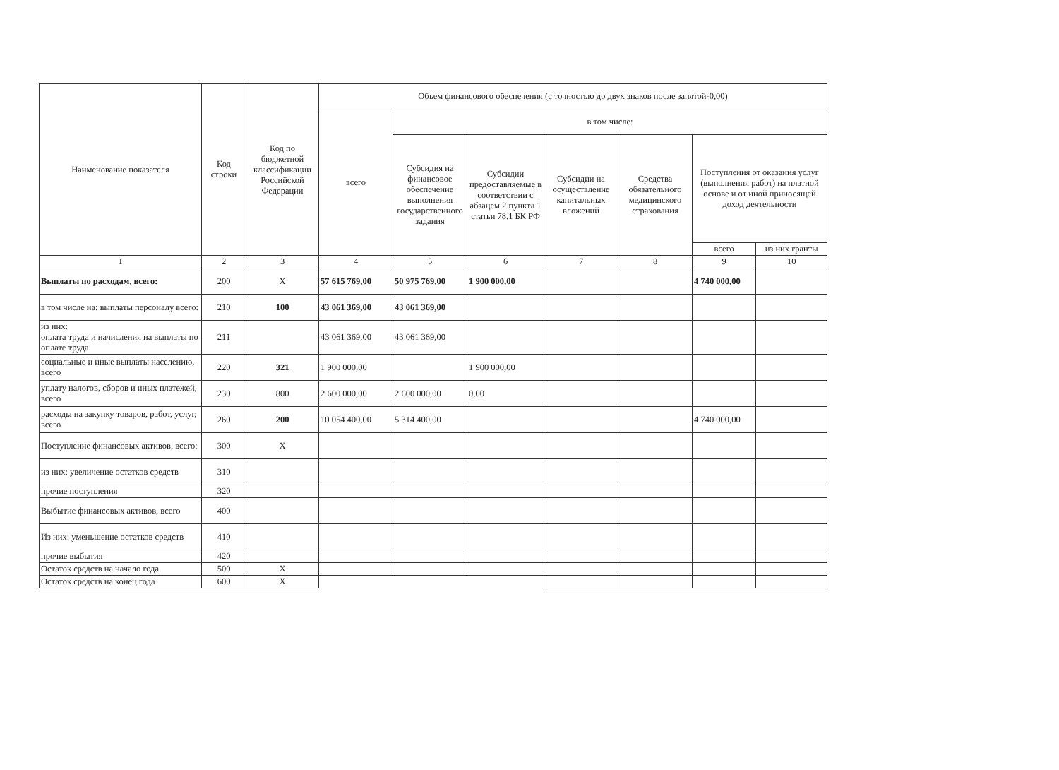| Наименование показателя | Код строки | Код по бюджетной классификации Российской Федерации | Объем финансового обеспечения (с точностью до двух знаков после запятой-0,00) | | | | | | |
| --- | --- | --- | --- | --- | --- | --- | --- | --- | --- |
| | | | всего | в том числе: | | | | | |
| | | | | Субсидия на финансовое обеспечение выполнения государственного задания | Субсидии предоставляемые в соответствии с абзацем 2 пункта 1 статьи 78.1 БК РФ | Субсидии на осуществление капитальных вложений | Средства обязательного медицинского страхования | Поступления от оказания услуг (выполнения работ) на платной основе и от иной приносящей доход деятельности | |
| | | | | | | | | всего | из них гранты |
| 1 | 2 | 3 | 4 | 5 | 6 | 7 | 8 | 9 | 10 |
| Выплаты по расходам, всего: | 200 | X | 57 615 769,00 | 50 975 769,00 | 1 900 000,00 | | | 4 740 000,00 | |
| в том числе на: выплаты персоналу всего: | 210 | 100 | 43 061 369,00 | 43 061 369,00 | | | | | |
| из них: оплата труда и начисления на выплаты по оплате труда | 211 | | 43 061 369,00 | 43 061 369,00 | | | | | |
| социальные и иные выплаты населению, всего | 220 | 321 | 1 900 000,00 | | 1 900 000,00 | | | | |
| уплату налогов, сборов и иных платежей, всего | 230 | 800 | 2 600 000,00 | 2 600 000,00 | 0,00 | | | | |
| расходы на закупку товаров, работ, услуг, всего | 260 | 200 | 10 054 400,00 | 5 314 400,00 | | | | 4 740 000,00 | |
| Поступление финансовых активов, всего: | 300 | X | | | | | | | |
| из них: увеличение остатков средств | 310 | | | | | | | | |
| прочие поступления | 320 | | | | | | | | |
| Выбытие финансовых активов, всего | 400 | | | | | | | | |
| Из них: уменьшение остатков средств | 410 | | | | | | | | |
| прочие выбытия | 420 | | | | | | | | |
| Остаток средств на начало года | 500 | X | | | | | | | |
| Остаток средств на конец года | 600 | X | | | | | | | |